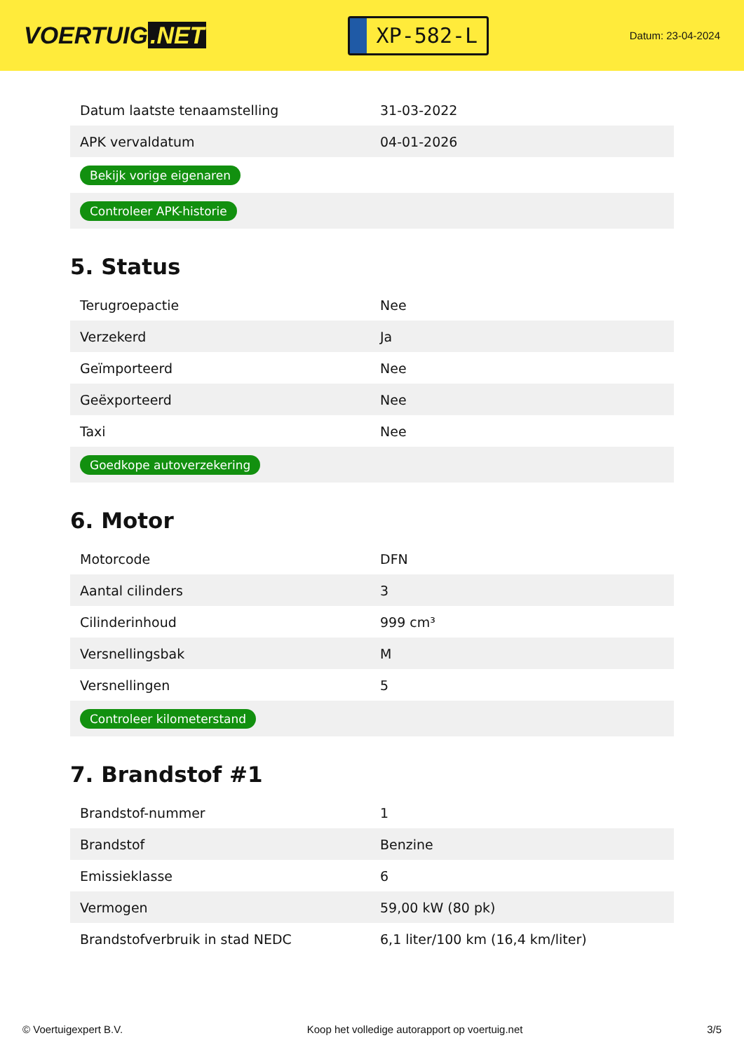VOERTUIG.NET
XP-582-L
Datum: 23-04-2024
| Datum laatste tenaamstelling | 31-03-2022 |
| APK vervaldatum | 04-01-2026 |
| Bekijk vorige eigenaren | |
| Controleer APK-historie | |
5. Status
| Terugroepactie | Nee |
| Verzekerd | Ja |
| Geïmporteerd | Nee |
| Geëxporteerd | Nee |
| Taxi | Nee |
| Goedkope autoverzekering | |
6. Motor
| Motorcode | DFN |
| Aantal cilinders | 3 |
| Cilinderinhoud | 999 cm³ |
| Versnellingsbak | M |
| Versnellingen | 5 |
| Controleer kilometerstand | |
7. Brandstof #1
| Brandstof-nummer | 1 |
| Brandstof | Benzine |
| Emissieklasse | 6 |
| Vermogen | 59,00 kW (80 pk) |
| Brandstofverbruik in stad NEDC | 6,1 liter/100 km (16,4 km/liter) |
© Voertuigexpert B.V. Koop het volledige autorapport op voertuig.net 3/5